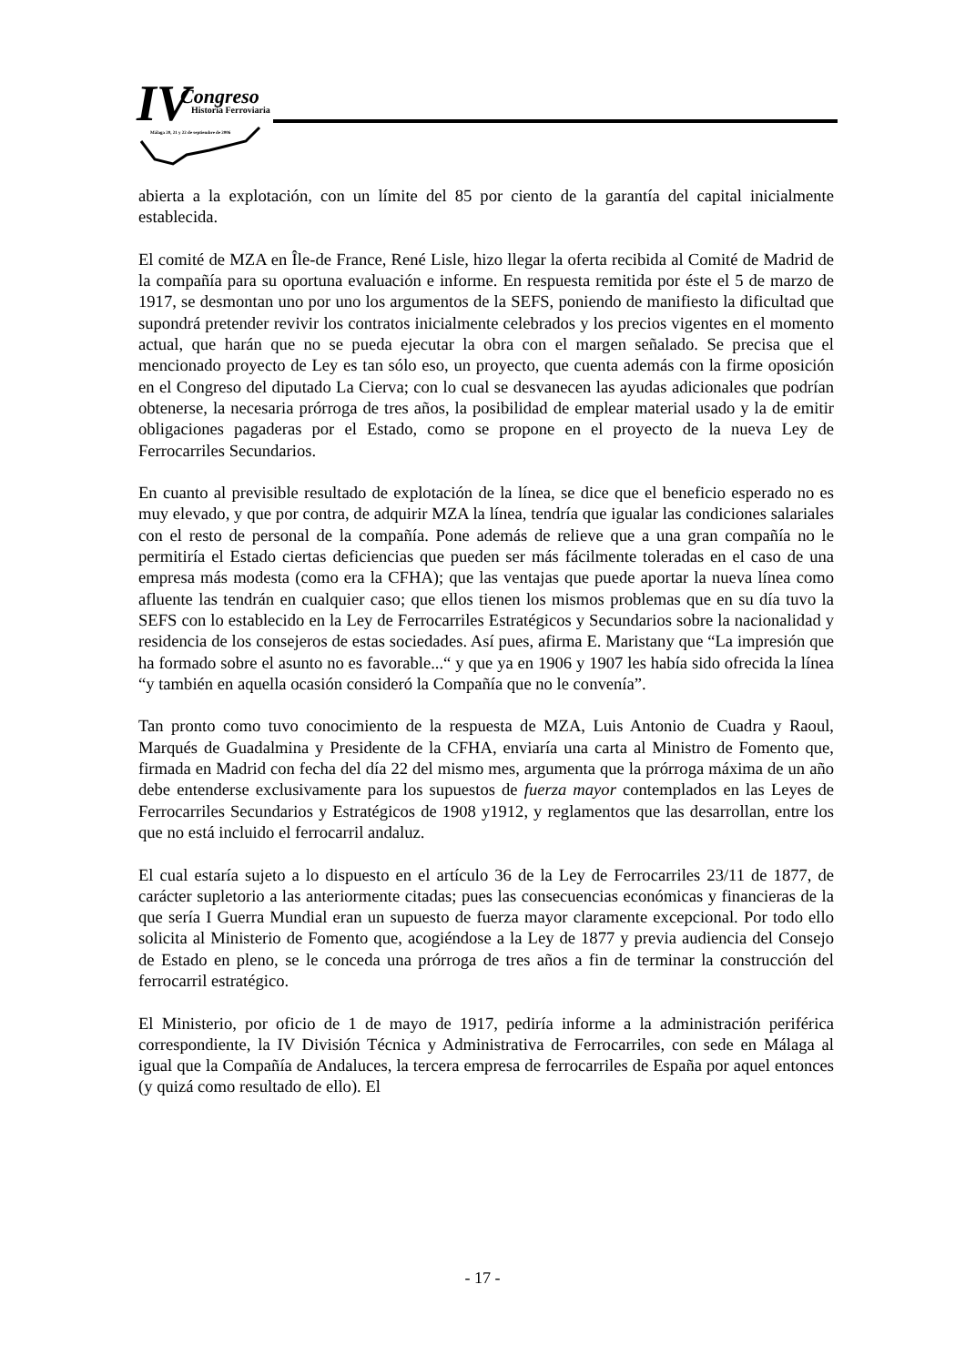IV Congreso
Historia Ferroviaria
Málaga 20, 21 y 22 de septiembre de 2006
abierta a la explotación, con un límite del 85 por ciento de la garantía del capital inicialmente establecida.
El comité de MZA en Île-de France, René Lisle, hizo llegar la oferta recibida al Comité de Madrid de la compañía para su oportuna evaluación e informe. En respuesta remitida por éste el 5 de marzo de 1917, se desmontan uno por uno los argumentos de la SEFS, poniendo de manifiesto la dificultad que supondrá pretender revivir los contratos inicialmente celebrados y los precios vigentes en el momento actual, que harán que no se pueda ejecutar la obra con el margen señalado. Se precisa que el mencionado proyecto de Ley es tan sólo eso, un proyecto, que cuenta además con la firme oposición en el Congreso del diputado La Cierva; con lo cual se desvanecen las ayudas adicionales que podrían obtenerse, la necesaria prórroga de tres años, la posibilidad de emplear material usado y la de emitir obligaciones pagaderas por el Estado, como se propone en el proyecto de la nueva Ley de Ferrocarriles Secundarios.
En cuanto al previsible resultado de explotación de la línea, se dice que el beneficio esperado no es muy elevado, y que por contra, de adquirir MZA la línea, tendría que igualar las condiciones salariales con el resto de personal de la compañía. Pone además de relieve que a una gran compañía no le permitiría el Estado ciertas deficiencias que pueden ser más fácilmente toleradas en el caso de una empresa más modesta (como era la CFHA); que las ventajas que puede aportar la nueva línea como afluente las tendrán en cualquier caso; que ellos tienen los mismos problemas que en su día tuvo la SEFS con lo establecido en la Ley de Ferrocarriles Estratégicos y Secundarios sobre la nacionalidad y residencia de los consejeros de estas sociedades. Así pues, afirma E. Maristany que “La impresión que ha formado sobre el asunto no es favorable...“ y que ya en 1906 y 1907 les había sido ofrecida la línea “y también en aquella ocasión consideró la Compañía que no le convenía”.
Tan pronto como tuvo conocimiento de la respuesta de MZA, Luis Antonio de Cuadra y Raoul, Marqués de Guadalmina y Presidente de la CFHA, enviaría una carta al Ministro de Fomento que, firmada en Madrid con fecha del día 22 del mismo mes, argumenta que la prórroga máxima de un año debe entenderse exclusivamente para los supuestos de fuerza mayor contemplados en las Leyes de Ferrocarriles Secundarios y Estratégicos de 1908 y1912, y reglamentos que las desarrollan, entre los que no está incluido el ferrocarril andaluz.
El cual estaría sujeto a lo dispuesto en el artículo 36 de la Ley de Ferrocarriles 23/11 de 1877, de carácter supletorio a las anteriormente citadas; pues las consecuencias económicas y financieras de la que sería I Guerra Mundial eran un supuesto de fuerza mayor claramente excepcional. Por todo ello solicita al Ministerio de Fomento que, acogiéndose a la Ley de 1877 y previa audiencia del Consejo de Estado en pleno, se le conceda una prórroga de tres años a fin de terminar la construcción del ferrocarril estratégico.
El Ministerio, por oficio de 1 de mayo de 1917, pediría informe a la administración periférica correspondiente, la IV División Técnica y Administrativa de Ferrocarriles, con sede en Málaga al igual que la Compañía de Andaluces, la tercera empresa de ferrocarriles de España por aquel entonces (y quizá como resultado de ello). El
- 17 -